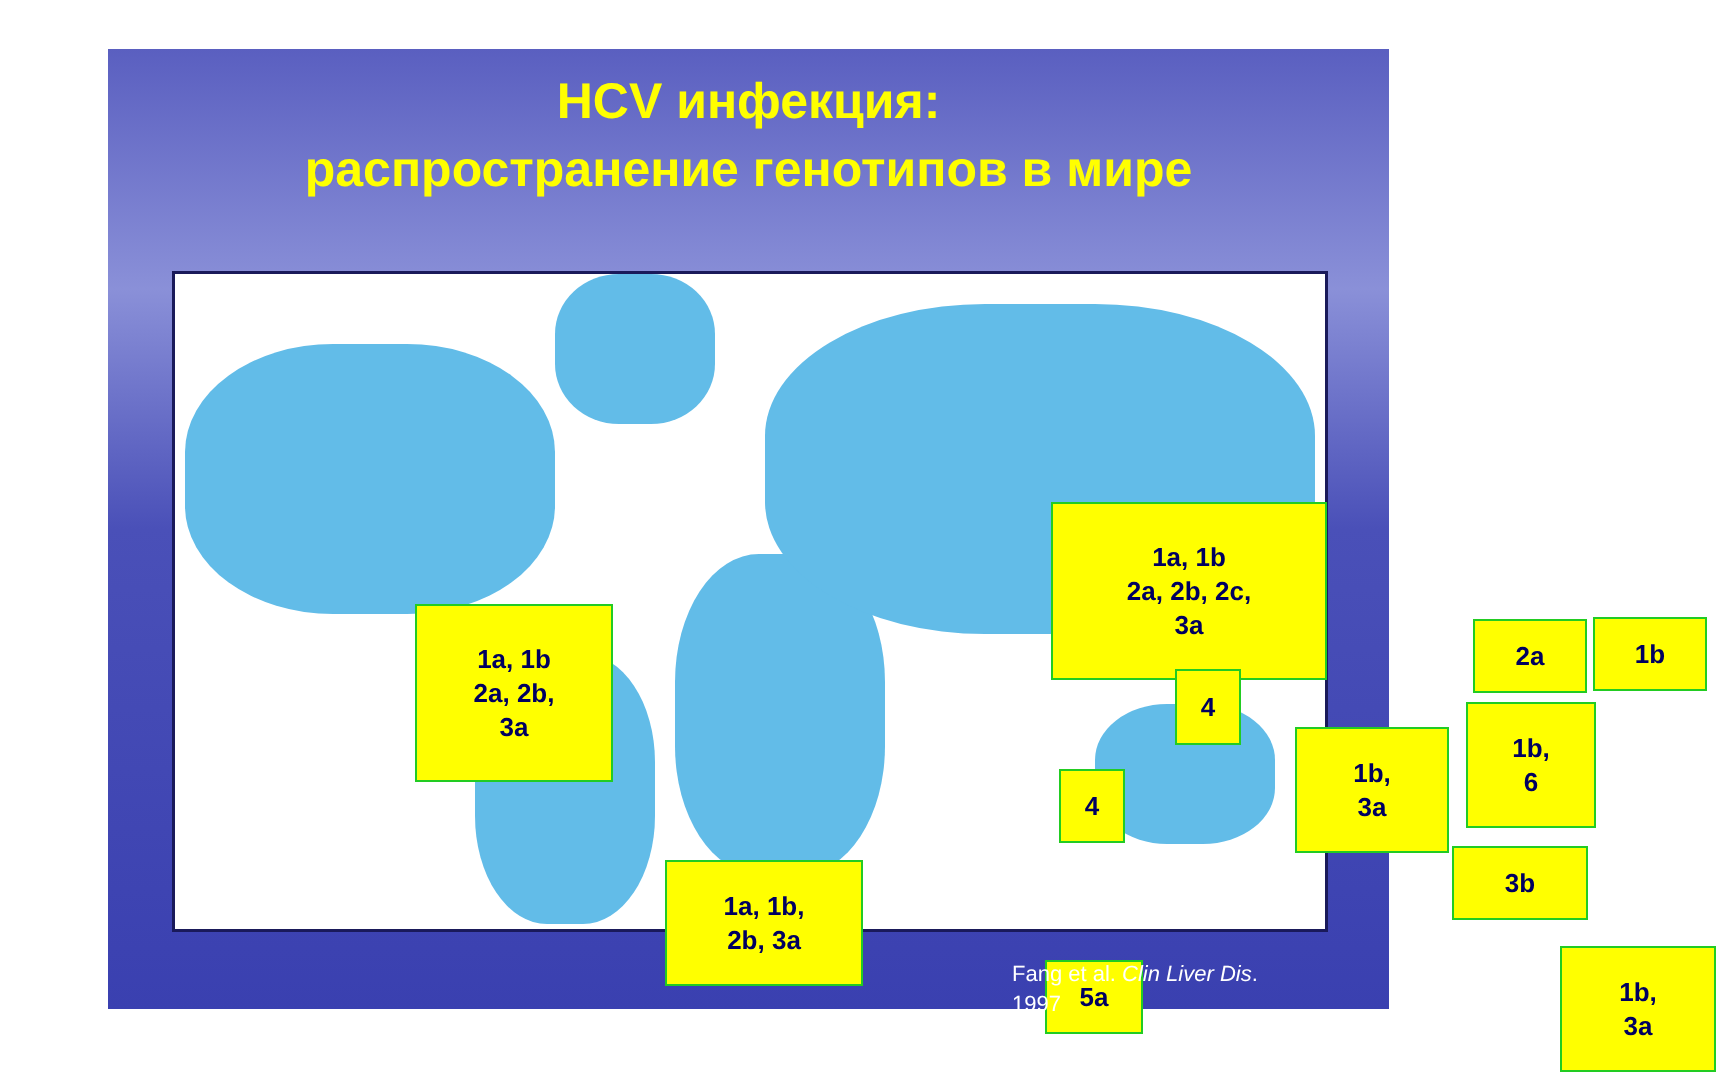HCV инфекция:
распространение генотипов в мире
1a, 1b
2a, 2b,
3a
1a, 1b
2a, 2b, 2c,
3a
4
2a 1b
1b,
6
1b,
3a
4
3b
1a, 1b,
2b, 3a
5a
1b,
3a
Fang et al. Clin Liver Dis. 1997